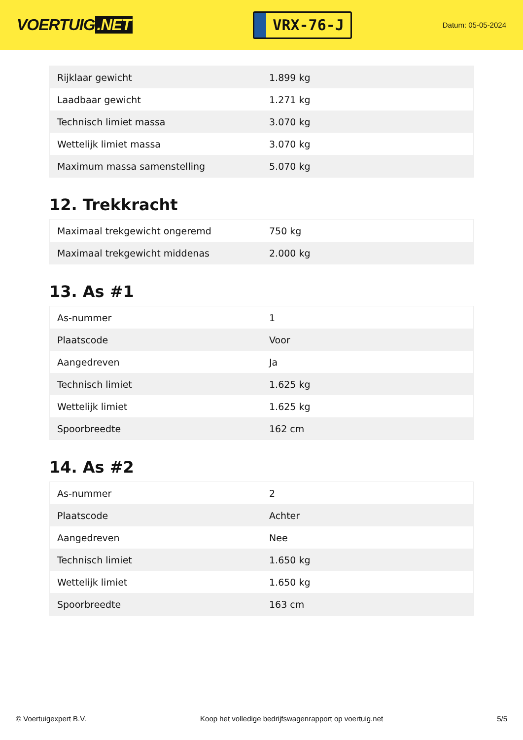VOERTUIG.NET
VRX-76-J
Datum: 05-05-2024
| Rijklaar gewicht | 1.899 kg |
| Laadbaar gewicht | 1.271 kg |
| Technisch limiet massa | 3.070 kg |
| Wettelijk limiet massa | 3.070 kg |
| Maximum massa samenstelling | 5.070 kg |
12. Trekkracht
| Maximaal trekgewicht ongeremd | 750 kg |
| Maximaal trekgewicht middenas | 2.000 kg |
13. As #1
| As-nummer | 1 |
| Plaatscode | Voor |
| Aangedreven | Ja |
| Technisch limiet | 1.625 kg |
| Wettelijk limiet | 1.625 kg |
| Spoorbreedte | 162 cm |
14. As #2
| As-nummer | 2 |
| Plaatscode | Achter |
| Aangedreven | Nee |
| Technisch limiet | 1.650 kg |
| Wettelijk limiet | 1.650 kg |
| Spoorbreedte | 163 cm |
© Voertuigexpert B.V. Koop het volledige bedrijfswagenrapport op voertuig.net 5/5